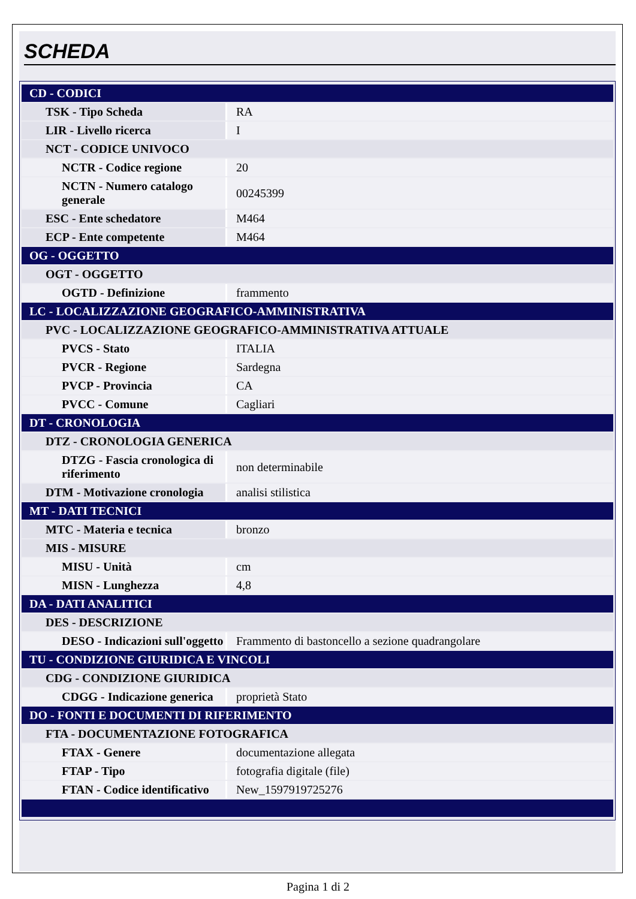SCHEDA
| CD - CODICI | |
| TSK - Tipo Scheda | RA |
| LIR - Livello ricerca | I |
| NCT - CODICE UNIVOCO | |
| NCTR - Codice regione | 20 |
| NCTN - Numero catalogo generale | 00245399 |
| ESC - Ente schedatore | M464 |
| ECP - Ente competente | M464 |
| OG - OGGETTO | |
| OGT - OGGETTO | |
| OGTD - Definizione | frammento |
| LC - LOCALIZZAZIONE GEOGRAFICO-AMMINISTRATIVA | |
| PVC - LOCALIZZAZIONE GEOGRAFICO-AMMINISTRATIVA ATTUALE | |
| PVCS - Stato | ITALIA |
| PVCR - Regione | Sardegna |
| PVCP - Provincia | CA |
| PVCC - Comune | Cagliari |
| DT - CRONOLOGIA | |
| DTZ - CRONOLOGIA GENERICA | |
| DTZG - Fascia cronologica di riferimento | non determinabile |
| DTM - Motivazione cronologia | analisi stilistica |
| MT - DATI TECNICI | |
| MTC - Materia e tecnica | bronzo |
| MIS - MISURE | |
| MISU - Unità | cm |
| MISN - Lunghezza | 4,8 |
| DA - DATI ANALITICI | |
| DES - DESCRIZIONE | |
| DESO - Indicazioni sull'oggetto | Frammento di bastoncello a sezione quadrangolare |
| TU - CONDIZIONE GIURIDICA E VINCOLI | |
| CDG - CONDIZIONE GIURIDICA | |
| CDGG - Indicazione generica | proprietà Stato |
| DO - FONTI E DOCUMENTI DI RIFERIMENTO | |
| FTA - DOCUMENTAZIONE FOTOGRAFICA | |
| FTAX - Genere | documentazione allegata |
| FTAP - Tipo | fotografia digitale (file) |
| FTAN - Codice identificativo | New_1597919725276 |
Pagina 1 di 2